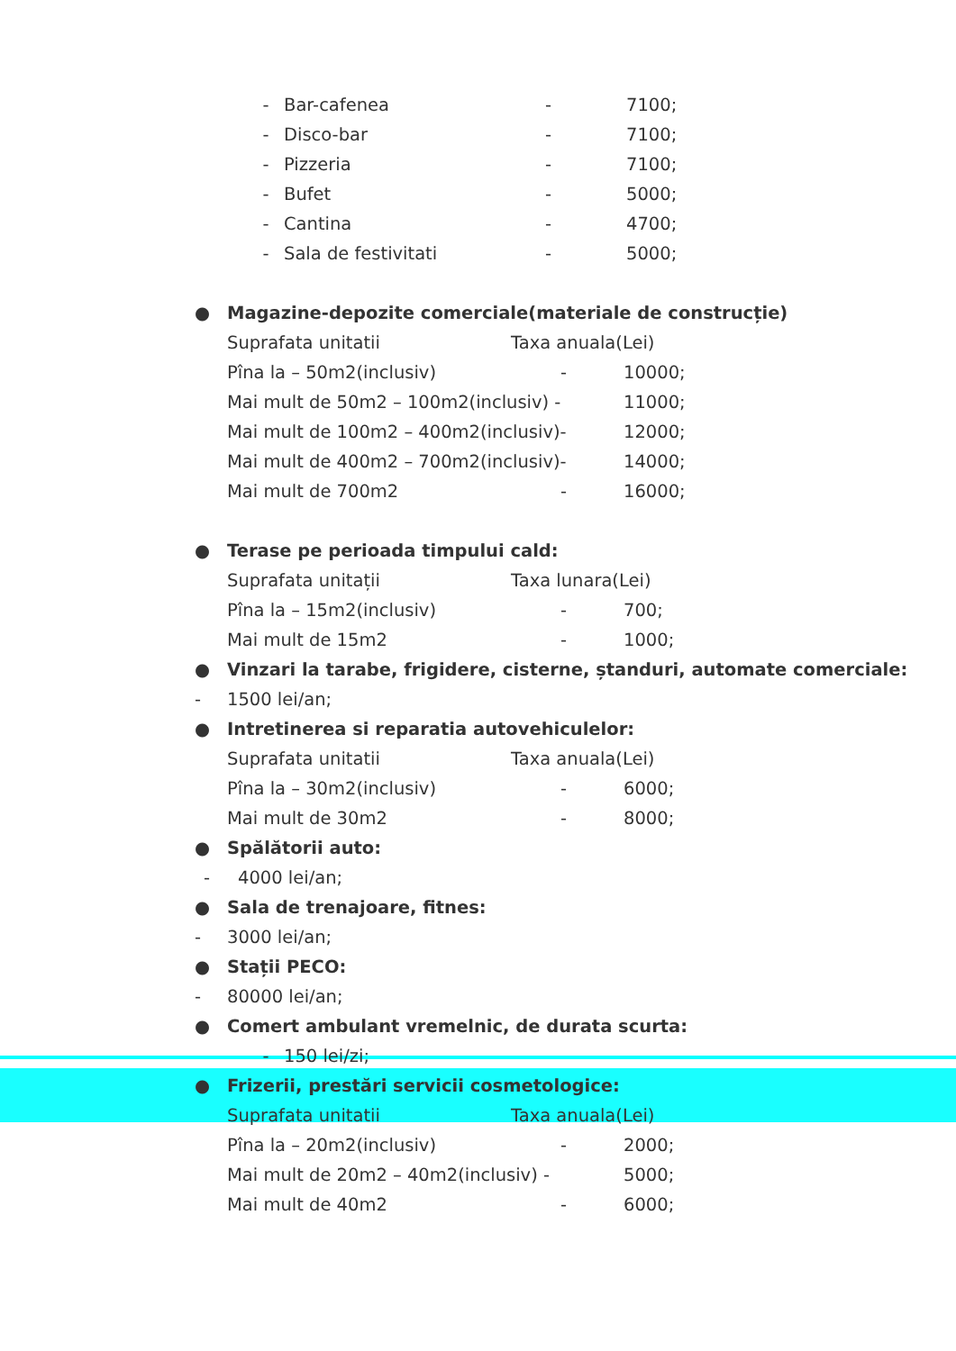- Bar-cafenea - 7100;
- Disco-bar - 7100;
- Pizzeria - 7100;
- Bufet - 5000;
- Cantina - 4700;
- Sala de festivitati - 5000;
● Magazine-depozite comerciale(materiale de construcție)
Suprafata unitatii Taxa anuala(Lei)
Pîna la – 50m2(inclusiv) - 10000;
Mai mult de 50m2 – 100m2(inclusiv) - 11000;
Mai mult de 100m2 – 400m2(inclusiv)- 12000;
Mai mult de 400m2 – 700m2(inclusiv)- 14000;
Mai mult de 700m2 - 16000;
● Terase pe perioada timpului cald:
Suprafata unitații Taxa lunara(Lei)
Pîna la – 15m2(inclusiv) - 700;
Mai mult de 15m2 - 1000;
● Vinzari la tarabe, frigidere, cisterne, ștanduri, automate comerciale:
- 1500 lei/an;
● Intretinerea si reparatia autovehiculelor:
Suprafata unitatii Taxa anuala(Lei)
Pîna la – 30m2(inclusiv) - 6000;
Mai mult de 30m2 - 8000;
● Spălătorii auto:
- 4000 lei/an;
● Sala de trenajoare, fitnes:
- 3000 lei/an;
● Stații PECO:
- 80000 lei/an;
● Comert ambulant vremelnic, de durata scurta:
- 150 lei/zi;
● Frizerii, prestări servicii cosmetologice:
Suprafata unitatii Taxa anuala(Lei)
Pîna la – 20m2(inclusiv) - 2000;
Mai mult de 20m2 – 40m2(inclusiv) - 5000;
Mai mult de 40m2 - 6000;